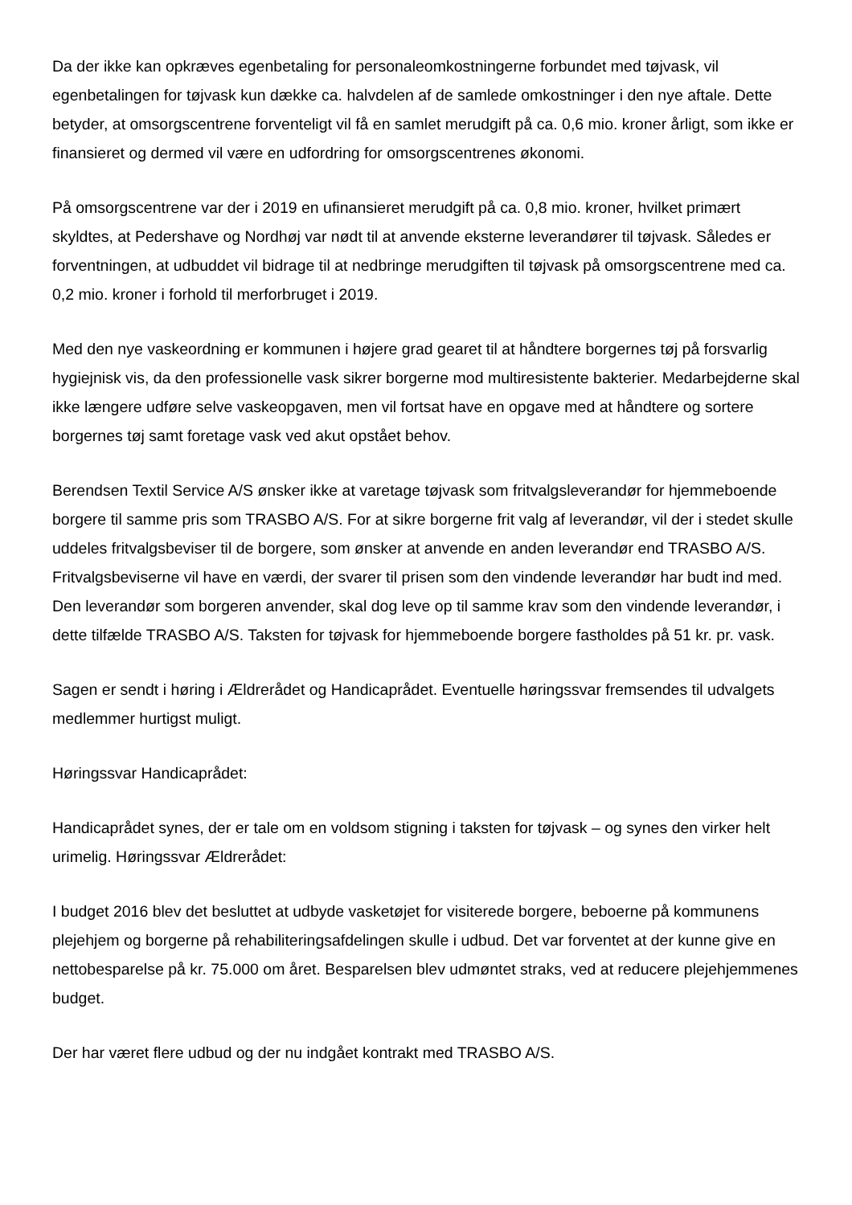Da der ikke kan opkræves egenbetaling for personaleomkostningerne forbundet med tøjvask, vil egenbetalingen for tøjvask kun dække ca. halvdelen af de samlede omkostninger i den nye aftale. Dette betyder, at omsorgscentrene forventeligt vil få en samlet merudgift på ca. 0,6 mio. kroner årligt, som ikke er finansieret og dermed vil være en udfordring for omsorgscentrenes økonomi.
På omsorgscentrene var der i 2019 en ufinansieret merudgift på ca. 0,8 mio. kroner, hvilket primært skyldtes, at Pedershave og Nordhøj var nødt til at anvende eksterne leverandører til tøjvask. Således er forventningen, at udbuddet vil bidrage til at nedbringe merudgiften til tøjvask på omsorgscentrene med ca. 0,2 mio. kroner i forhold til merforbruget i 2019.
Med den nye vaskeordning er kommunen i højere grad gearet til at håndtere borgernes tøj på forsvarlig hygiejnisk vis, da den professionelle vask sikrer borgerne mod multiresistente bakterier. Medarbejderne skal ikke længere udføre selve vaskeopgaven, men vil fortsat have en opgave med at håndtere og sortere borgernes tøj samt foretage vask ved akut opstået behov.
Berendsen Textil Service A/S ønsker ikke at varetage tøjvask som fritvalgsleverandør for hjemmeboende borgere til samme pris som TRASBO A/S. For at sikre borgerne frit valg af leverandør, vil der i stedet skulle uddeles fritvalgsbeviser til de borgere, som ønsker at anvende en anden leverandør end TRASBO A/S. Fritvalgsbeviserne vil have en værdi, der svarer til prisen som den vindende leverandør har budt ind med. Den leverandør som borgeren anvender, skal dog leve op til samme krav som den vindende leverandør, i dette tilfælde TRASBO A/S. Taksten for tøjvask for hjemmeboende borgere fastholdes på 51 kr. pr. vask.
Sagen er sendt i høring i Ældrerådet og Handicaprådet. Eventuelle høringssvar fremsendes til udvalgets medlemmer hurtigst muligt.
Høringssvar Handicaprådet:
Handicaprådet synes, der er tale om en voldsom stigning i taksten for tøjvask – og synes den virker helt urimelig. Høringssvar Ældrerådet:
I budget 2016 blev det besluttet at udbyde vasketøjet for visiterede borgere, beboerne på kommunens plejehjem og borgerne på rehabiliteringsafdelingen skulle i udbud. Det var forventet at der kunne give en nettobesparelse på kr. 75.000 om året. Besparelsen blev udmøntet straks, ved at reducere plejehjemmenes budget.
Der har været flere udbud og der nu indgået kontrakt med TRASBO A/S.